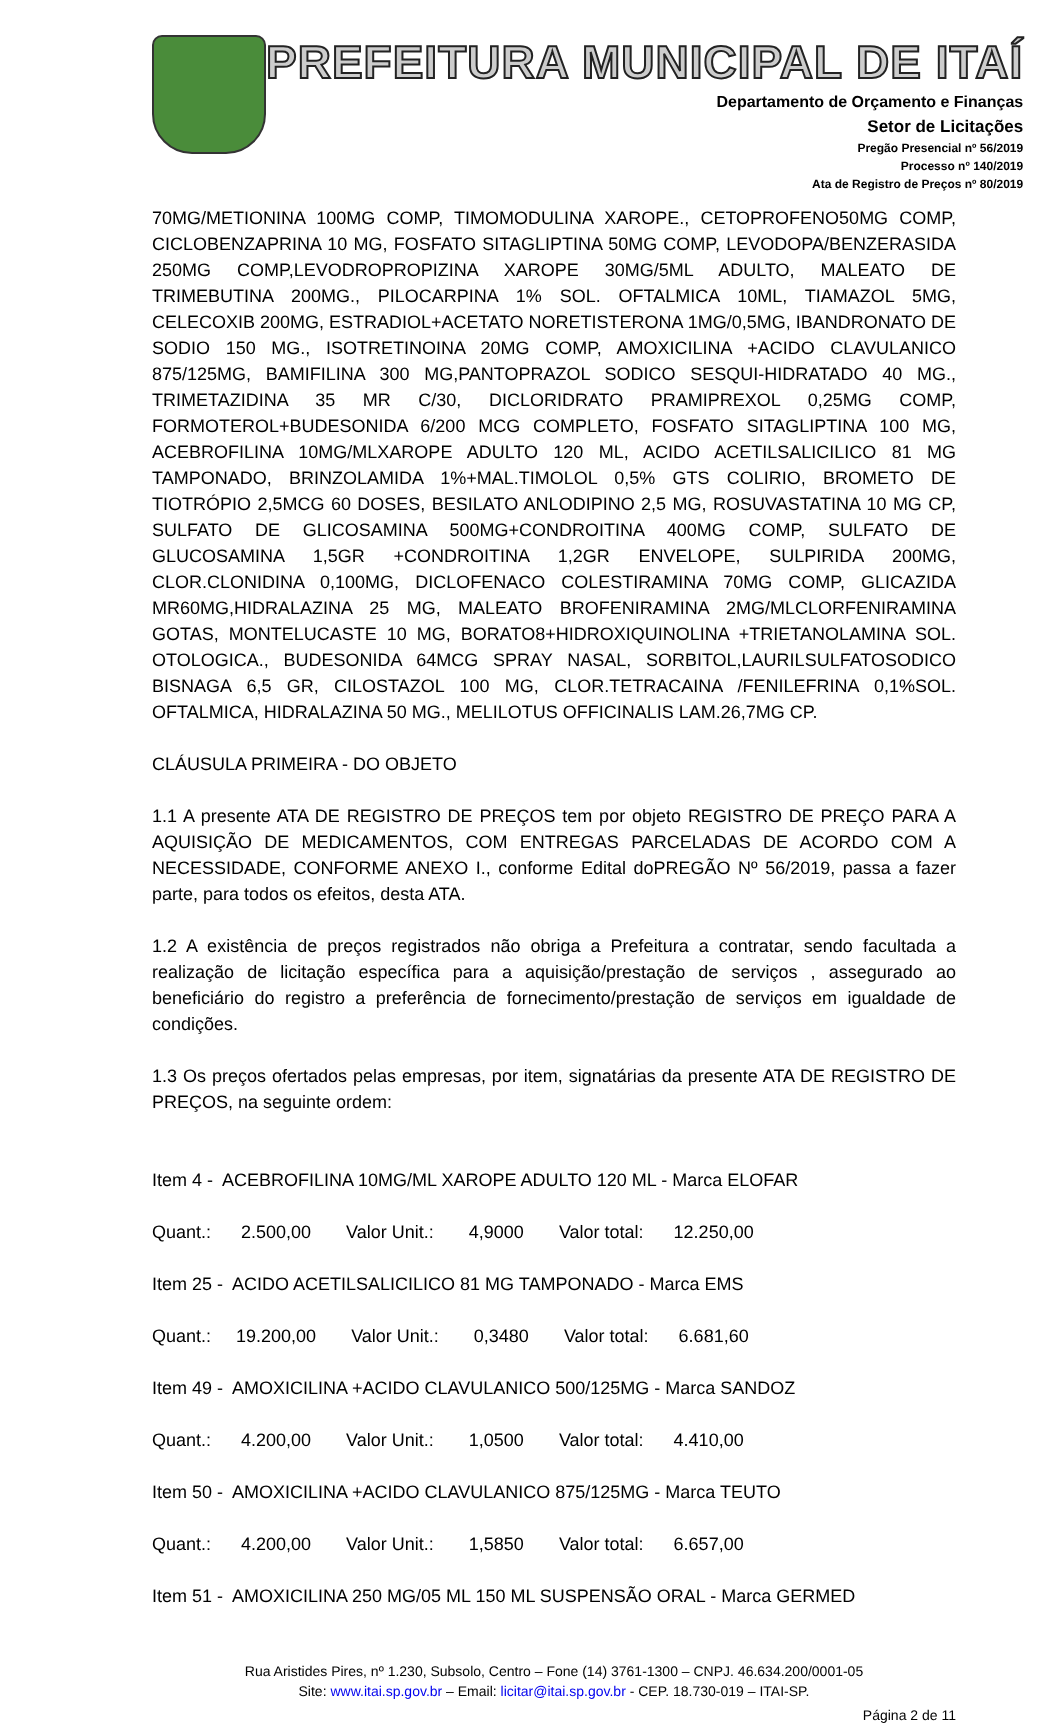PREFEITURA MUNICIPAL DE ITAÍ
Departamento de Orçamento e Finanças
Setor de Licitações
Pregão Presencial nº 56/2019
Processo nº 140/2019
Ata de Registro de Preços nº 80/2019
70MG/METIONINA 100MG COMP, TIMOMODULINA XAROPE., CETOPROFENO50MG COMP, CICLOBENZAPRINA 10 MG, FOSFATO SITAGLIPTINA 50MG COMP, LEVODOPA/BENZERASIDA 250MG COMP,LEVODROPROPIZINA XAROPE 30MG/5ML ADULTO, MALEATO DE TRIMEBUTINA 200MG., PILOCARPINA 1% SOL. OFTALMICA 10ML, TIAMAZOL 5MG, CELECOXIB 200MG, ESTRADIOL+ACETATO NORETISTERONA 1MG/0,5MG, IBANDRONATO DE SODIO 150 MG., ISOTRETINOINA 20MG COMP, AMOXICILINA +ACIDO CLAVULANICO 875/125MG, BAMIFILINA 300 MG,PANTOPRAZOL SODICO SESQUI-HIDRATADO 40 MG., TRIMETAZIDINA 35 MR C/30, DICLORIDRATO PRAMIPREXOL 0,25MG COMP, FORMOTEROL+BUDESONIDA 6/200 MCG COMPLETO, FOSFATO SITAGLIPTINA 100 MG, ACEBROFILINA 10MG/MLXAROPE ADULTO 120 ML, ACIDO ACETILSALICILICO 81 MG TAMPONADO, BRINZOLAMIDA 1%+MAL.TIMOLOL 0,5% GTS COLIRIO, BROMETO DE TIOTRÓPIO 2,5MCG 60 DOSES, BESILATO ANLODIPINO 2,5 MG, ROSUVASTATINA 10 MG CP, SULFATO DE GLICOSAMINA 500MG+CONDROITINA 400MG COMP, SULFATO DE GLUCOSAMINA 1,5GR +CONDROITINA 1,2GR ENVELOPE, SULPIRIDA 200MG, CLOR.CLONIDINA 0,100MG, DICLOFENACO COLESTIRAMINA 70MG COMP, GLICAZIDA MR60MG,HIDRALAZINA 25 MG, MALEATO BROFENIRAMINA 2MG/MLCLORFENIRAMINA GOTAS, MONTELUCASTE 10 MG, BORATO8+HIDROXIQUINOLINA +TRIETANOLAMINA SOL. OTOLOGICA., BUDESONIDA 64MCG SPRAY NASAL, SORBITOL,LAURILSULFATOSODICO BISNAGA 6,5 GR, CILOSTAZOL 100 MG, CLOR.TETRACAINA /FENILEFRINA 0,1%SOL. OFTALMICA, HIDRALAZINA 50 MG., MELILOTUS OFFICINALIS LAM.26,7MG CP.
CLÁUSULA PRIMEIRA - DO OBJETO
1.1 A presente ATA DE REGISTRO DE PREÇOS tem por objeto REGISTRO DE PREÇO PARA A AQUISIÇÃO DE MEDICAMENTOS, COM ENTREGAS PARCELADAS DE ACORDO COM A NECESSIDADE, CONFORME ANEXO I., conforme Edital doPREGÃO Nº 56/2019, passa a fazer parte, para todos os efeitos, desta ATA.
1.2 A existência de preços registrados não obriga a Prefeitura a contratar, sendo facultada a realização de licitação específica para a aquisição/prestação de serviços , assegurado ao beneficiário do registro a preferência de fornecimento/prestação de serviços em igualdade de condições.
1.3 Os preços ofertados pelas empresas, por item, signatárias da presente ATA DE REGISTRO DE PREÇOS, na seguinte ordem:
Item 4 - ACEBROFILINA 10MG/ML XAROPE ADULTO 120 ML - Marca ELOFAR
Quant.: 2.500,00 Valor Unit.: 4,9000 Valor total: 12.250,00
Item 25 - ACIDO ACETILSALICILICO 81 MG TAMPONADO - Marca EMS
Quant.: 19.200,00 Valor Unit.: 0,3480 Valor total: 6.681,60
Item 49 - AMOXICILINA +ACIDO CLAVULANICO 500/125MG - Marca SANDOZ
Quant.: 4.200,00 Valor Unit.: 1,0500 Valor total: 4.410,00
Item 50 - AMOXICILINA +ACIDO CLAVULANICO 875/125MG - Marca TEUTO
Quant.: 4.200,00 Valor Unit.: 1,5850 Valor total: 6.657,00
Item 51 - AMOXICILINA 250 MG/05 ML 150 ML SUSPENSÃO ORAL - Marca GERMED
Rua Aristides Pires, nº 1.230, Subsolo, Centro – Fone (14) 3761-1300 – CNPJ. 46.634.200/0001-05
Site: www.itai.sp.gov.br – Email: licitar@itai.sp.gov.br - CEP. 18.730-019 – ITAI-SP.
Página 2 de 11